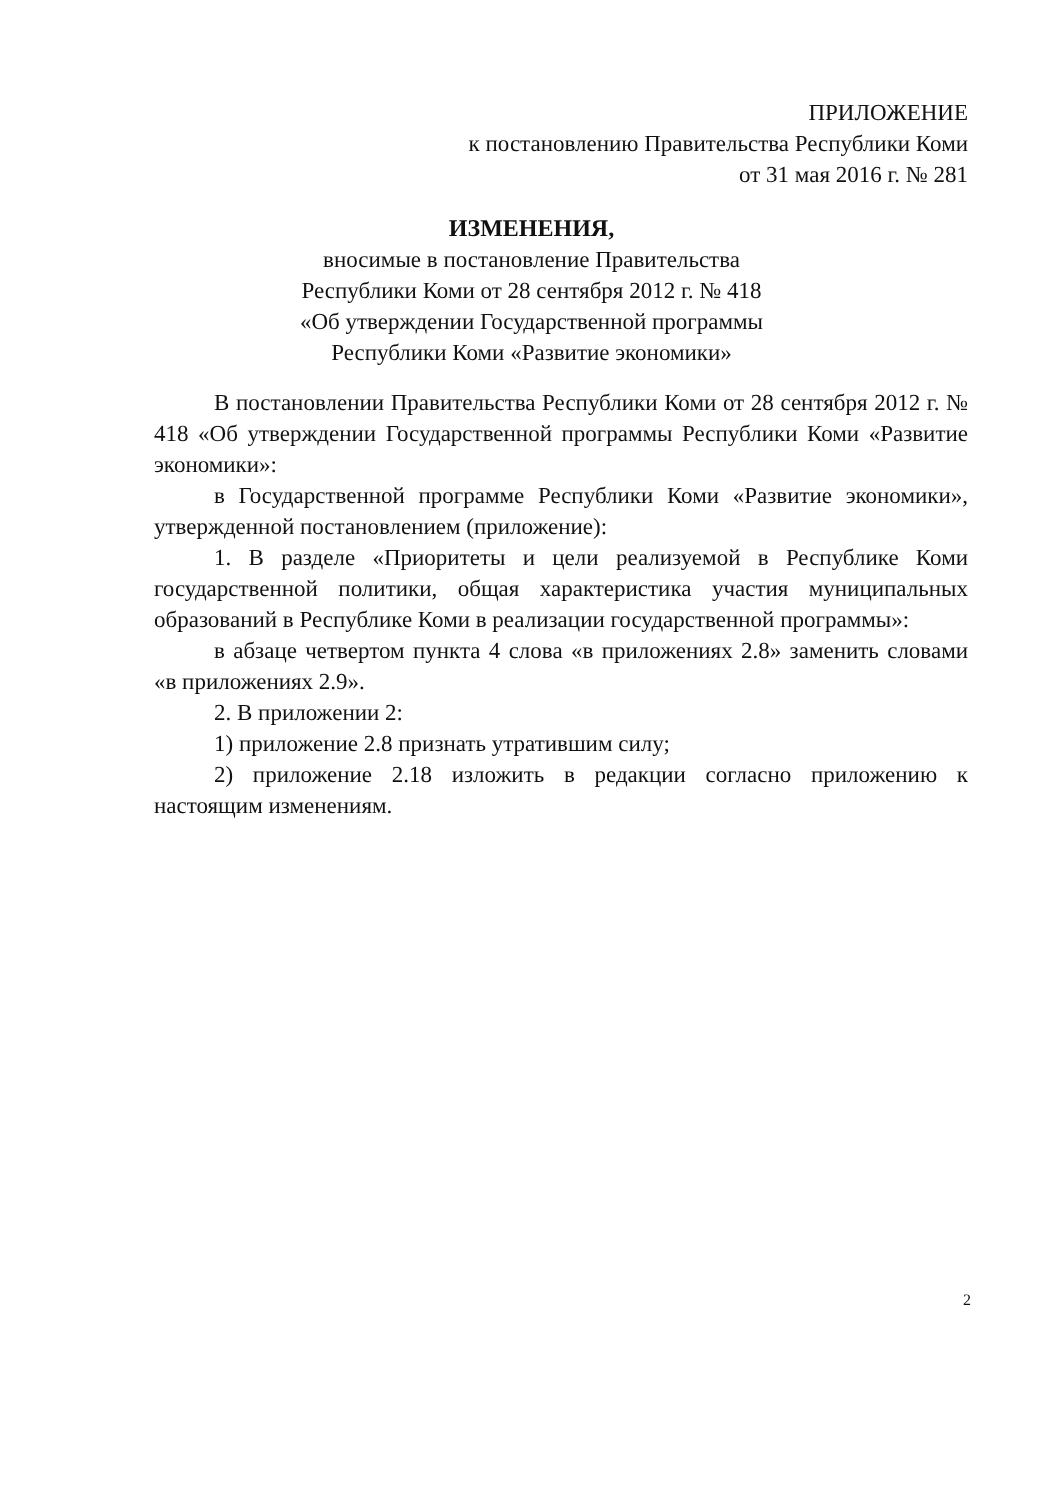ПРИЛОЖЕНИЕ
к постановлению Правительства Республики Коми
от 31 мая 2016 г. № 281
ИЗМЕНЕНИЯ,
вносимые в постановление Правительства
Республики Коми от 28 сентября 2012 г. № 418
«Об утверждении Государственной программы
Республики Коми «Развитие экономики»
В постановлении Правительства Республики Коми от 28 сентября 2012 г. № 418 «Об утверждении Государственной программы Республики Коми «Развитие экономики»:
в Государственной программе Республики Коми «Развитие экономики», утвержденной постановлением (приложение):
1. В разделе «Приоритеты и цели реализуемой в Республике Коми государственной политики, общая характеристика участия муниципальных образований в Республике Коми в реализации государственной программы»:
в абзаце четвертом пункта 4 слова «в приложениях 2.8» заменить словами «в приложениях 2.9».
2. В приложении 2:
1) приложение 2.8 признать утратившим силу;
2) приложение 2.18 изложить в редакции согласно приложению к настоящим изменениям.
2